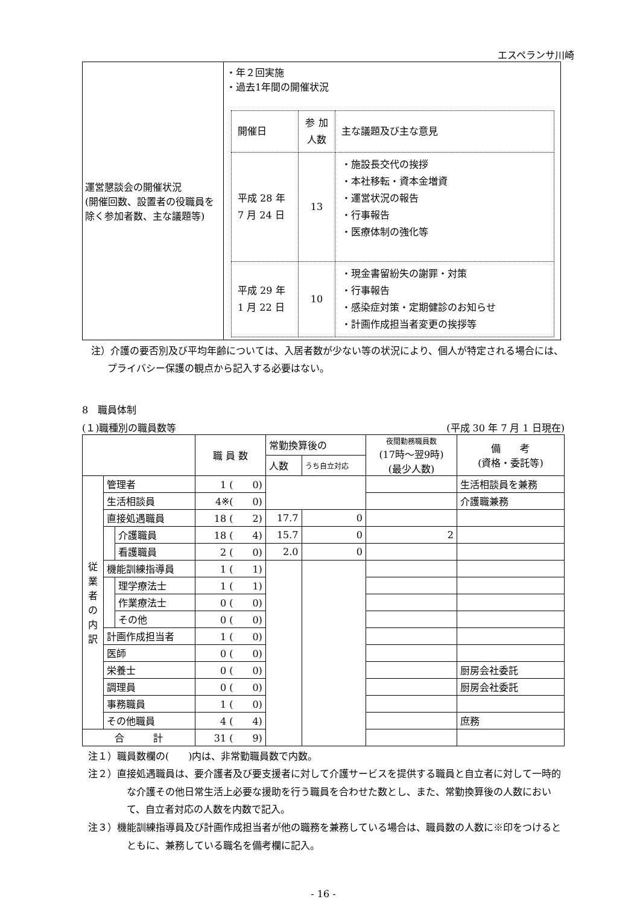エスペランサ川崎
| 運営懇談会の開催状況 (開催回数、設置者の役職員を除く参加者数、主な議題等) | ・年２回実施 ・過去1年間の開催状況 / 開催日 / 参 加 人数 / 主な議題及び主な意見 / / 平成 28 年 7 月 24 日 / 13 / ・施設長交代の挨拶 ・本社移転・資本金増資 ・運営状況の報告 ・行事報告 ・医療体制の強化等 / / 平成 29 年 1 月 22 日 / 10 / ・現金書留紛失の謝罪・対策 ・行事報告 ・感染症対策・定期健診のお知らせ ・計画作成担当者変更の挨拶等 / |
注）介護の要否別及び平均年齢については、入居者数が少ない等の状況により、個人が特定される場合には、プライバシー保護の観点から記入する必要はない。
8　職員体制
(１)職種別の職員数等 (平成 30 年 7 月 1 日現在)
| | | | 職 員 数 | 常勤換算後の | | 夜間勤務職員数 (17時〜翌9時) (最少人数) | 備 考 (資格・委託等) |
| | | | | 人数 | うち自立対応 | | |
| 従 業 者 の 内 訳 | 管理者 | | 1 ( 0) | | | | 生活相談員を兼務 |
| | 生活相談員 | | 4※( 0) | | | | 介護職兼務 |
| | 直接処遇職員 | | 18 ( 2) | 17.7 | 0 | | |
| | | 介護職員 | 18 ( 4) | 15.7 | 0 | 2 | |
| | | 看護職員 | 2 ( 0) | 2.0 | 0 | | |
| | 機能訓練指導員 | | 1 ( 1) | | | | |
| | | 理学療法士 | 1 ( 1) | | | | |
| | | 作業療法士 | 0 ( 0) | | | | |
| | | その他 | 0 ( 0) | | | | |
| | 計画作成担当者 | | 1 ( 0) | | | | |
| | 医師 | | 0 ( 0) | | | | |
| | 栄養士 | | 0 ( 0) | | | | 厨房会社委託 |
| | 調理員 | | 0 ( 0) | | | | 厨房会社委託 |
| | 事務職員 | | 1 ( 0) | | | | |
| | その他職員 | | 4 ( 4) | | | | 庶務 |
| 合 計 | | | 31 ( 9) | | | | |
注１）職員数欄の(　　)内は、非常勤職員数で内数。
注２）直接処遇職員は、要介護者及び要支援者に対して介護サービスを提供する職員と自立者に対して一時的な介護その他日常生活上必要な援助を行う職員を合わせた数とし、また、常勤換算後の人数において、自立者対応の人数を内数で記入。
注３）機能訓練指導員及び計画作成担当者が他の職務を兼務している場合は、職員数の人数に※印をつけるとともに、兼務している職名を備考欄に記入。
- 16 -